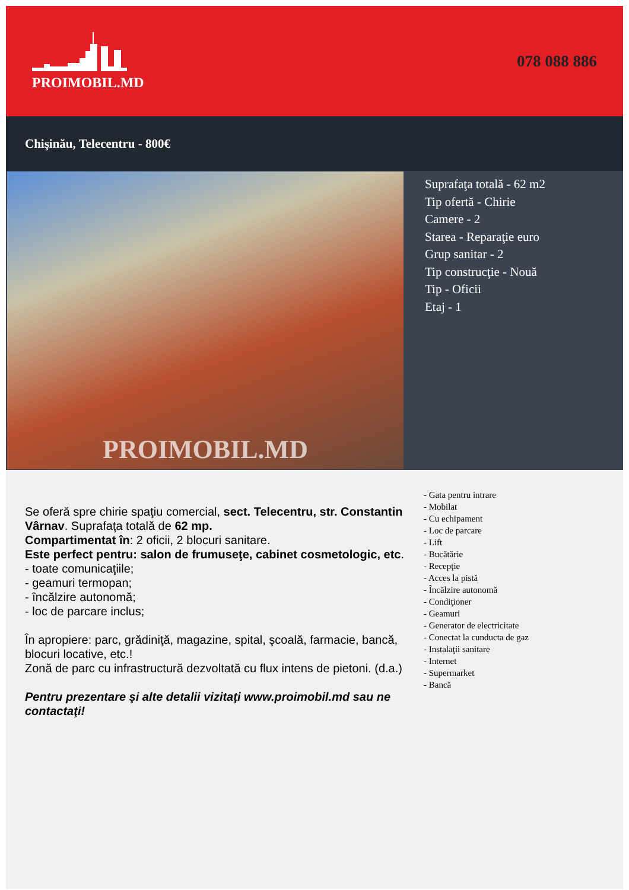PROIMOBIL.MD 078 088 886
Chişinău, Telecentru - 800€
PROIMOBIL.MD
Suprafaţa totală - 62 m2
Tip ofertă - Chirie
Camere - 2
Starea - Reparaţie euro
Grup sanitar - 2
Tip construcţie - Nouă
Tip - Oficii
Etaj - 1
Se oferă spre chirie spaţiu comercial, sect. Telecentru, str. Constantin Vârnav. Suprafaţa totală de 62 mp.
Compartimentat în: 2 oficii, 2 blocuri sanitare.
Este perfect pentru: salon de frumuseţe, cabinet cosmetologic, etc.
- toate comunicaţiile;
- geamuri termopan;
- încălzire autonomă;
- loc de parcare inclus;
În apropiere: parc, grădiniţă, magazine, spital, şcoală, farmacie, bancă, blocuri locative, etc.!
Zonă de parc cu infrastructură dezvoltată cu flux intens de pietoni. (d.a.)
Pentru prezentare şi alte detalii vizitaţi www.proimobil.md sau ne contactaţi!
- Gata pentru intrare
- Mobilat
- Cu echipament
- Loc de parcare
- Lift
- Bucătărie
- Recepţie
- Acces la pistă
- Încălzire autonomă
- Condiţioner
- Geamuri
- Generator de electricitate
- Conectat la cunducta de gaz
- Instalaţii sanitare
- Internet
- Supermarket
- Bancă